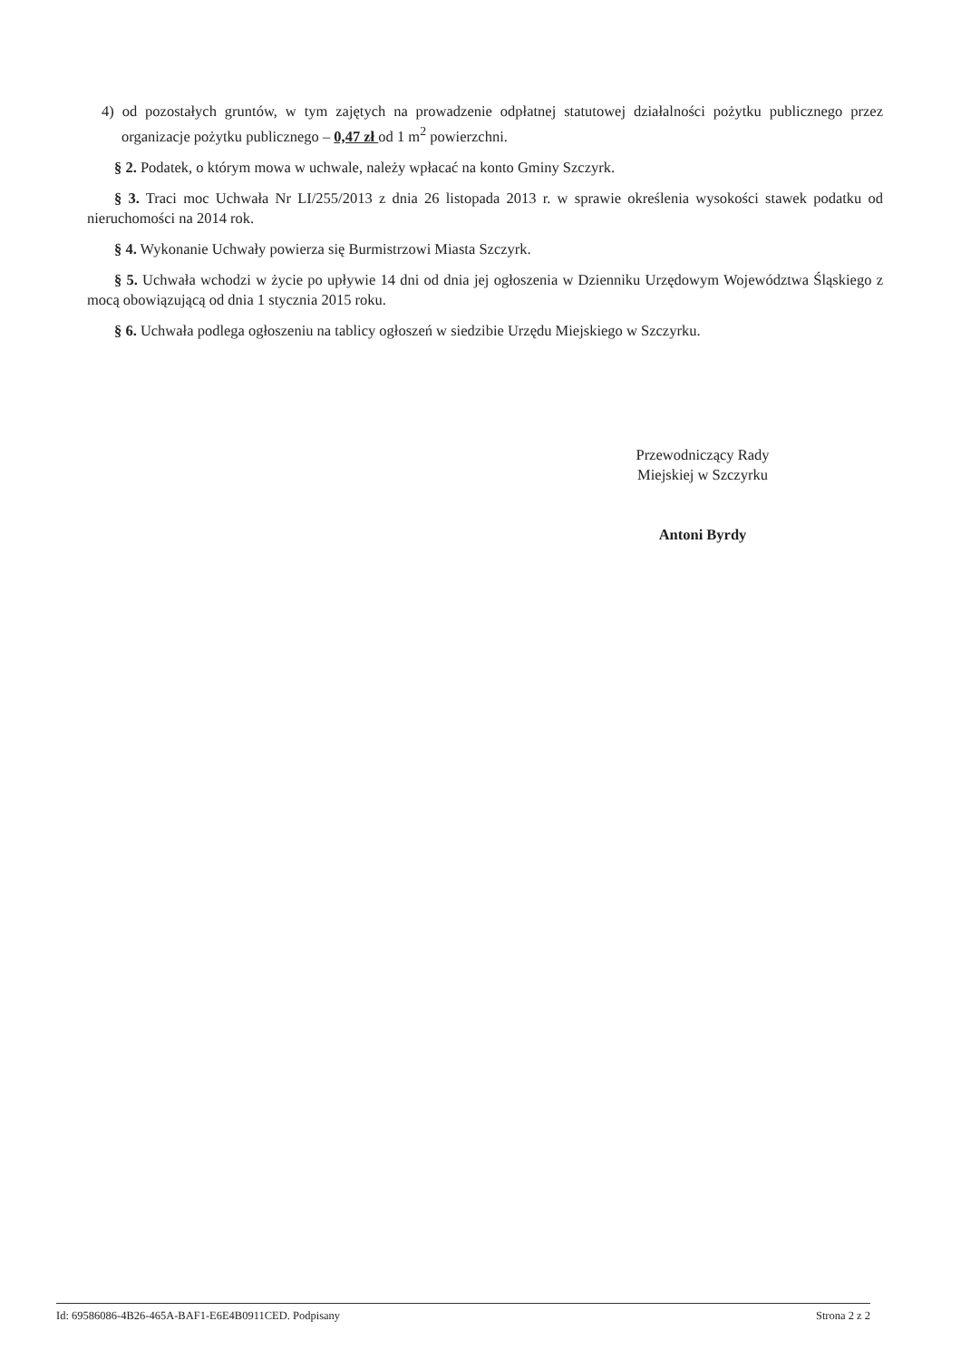4) od pozostałych gruntów, w tym zajętych na prowadzenie odpłatnej statutowej działalności pożytku publicznego przez organizacje pożytku publicznego – 0,47 zł od 1 m<sup>2</sup> powierzchni.
§ 2. Podatek, o którym mowa w uchwale, należy wpłacać na konto Gminy Szczyrk.
§ 3. Traci moc Uchwała Nr LI/255/2013 z dnia 26 listopada 2013 r. w sprawie określenia wysokości stawek podatku od nieruchomości na 2014 rok.
§ 4. Wykonanie Uchwały powierza się Burmistrzowi Miasta Szczyrk.
§ 5. Uchwała wchodzi w życie po upływie 14 dni od dnia jej ogłoszenia w Dzienniku Urzędowym Województwa Śląskiego z mocą obowiązującą od dnia 1 stycznia 2015 roku.
§ 6. Uchwała podlega ogłoszeniu na tablicy ogłoszeń w siedzibie Urzędu Miejskiego w Szczyrku.
Przewodniczący Rady
Miejskiej w Szczyrku
Antoni Byrdy
Id: 69586086-4B26-465A-BAF1-E6E4B0911CED. Podpisany Strona 2 z 2